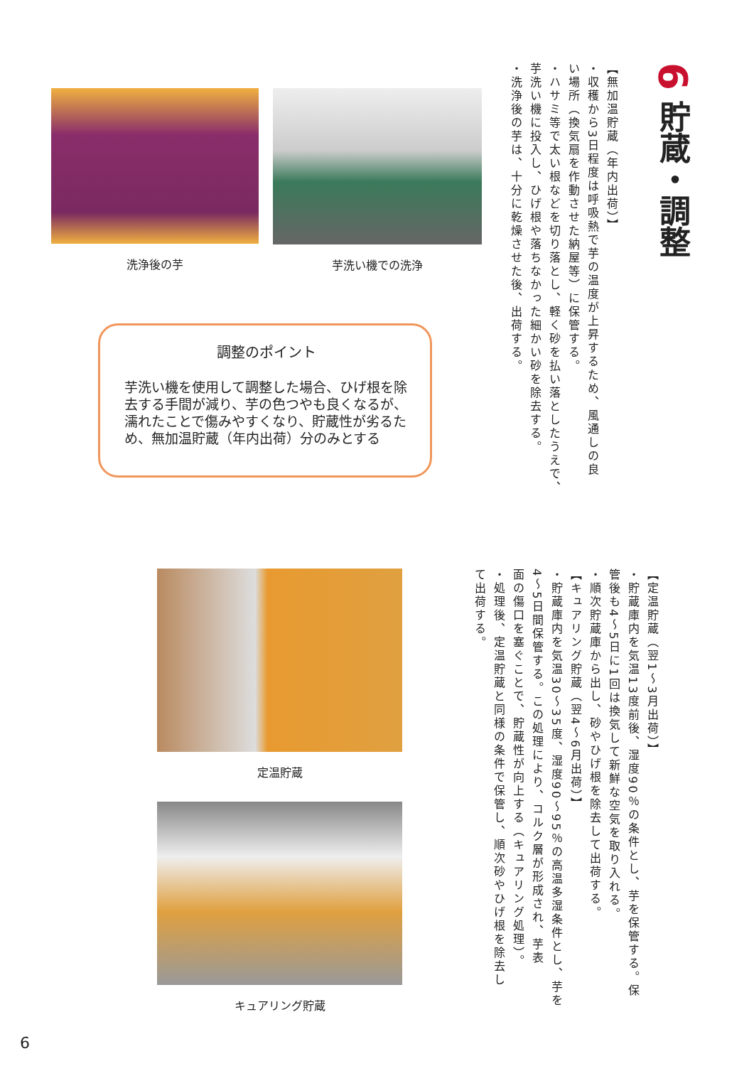6 貯蔵・調整
【無加温貯蔵（年内出荷）】
・収穫から3日程度は呼吸熱で芋の温度が上昇するため、風通しの良
い場所（換気扇を作動させた納屋等）に保管する。
・ハサミ等で太い根などを切り落とし、軽く砂を払い落としたうえで、
芋洗い機に投入し、ひげ根や落ちなかった細かい砂を除去する。
・洗浄後の芋は、十分に乾燥させた後、出荷する。
洗浄後の芋 芋洗い機での洗浄
調整のポイント
芋洗い機を使用して調整した場合、ひげ根を除去する手間が減り、芋の色つやも良くなるが、濡れたことで傷みやすくなり、貯蔵性が劣るため、無加温貯蔵（年内出荷）分のみとする
【定温貯蔵（翌1～3月出荷）】
・貯蔵庫内を気温13度前後、湿度90％の条件とし、芋を保管する。保
管後も4～5日に1回は換気して新鮮な空気を取り入れる。
・順次貯蔵庫から出し、砂やひげ根を除去して出荷する。
【キュアリング貯蔵（翌4～6月出荷）】
・貯蔵庫内を気温30～35度、湿度90～95％の高温多湿条件とし、芋を
4～5日間保管する。この処理により、コルク層が形成され、芋表
面の傷口を塞ぐことで、貯蔵性が向上する（キュアリング処理）。
・処理後、定温貯蔵と同様の条件で保管し、順次砂やひげ根を除去し
て出荷する。
定温貯蔵
キュアリング貯蔵
6